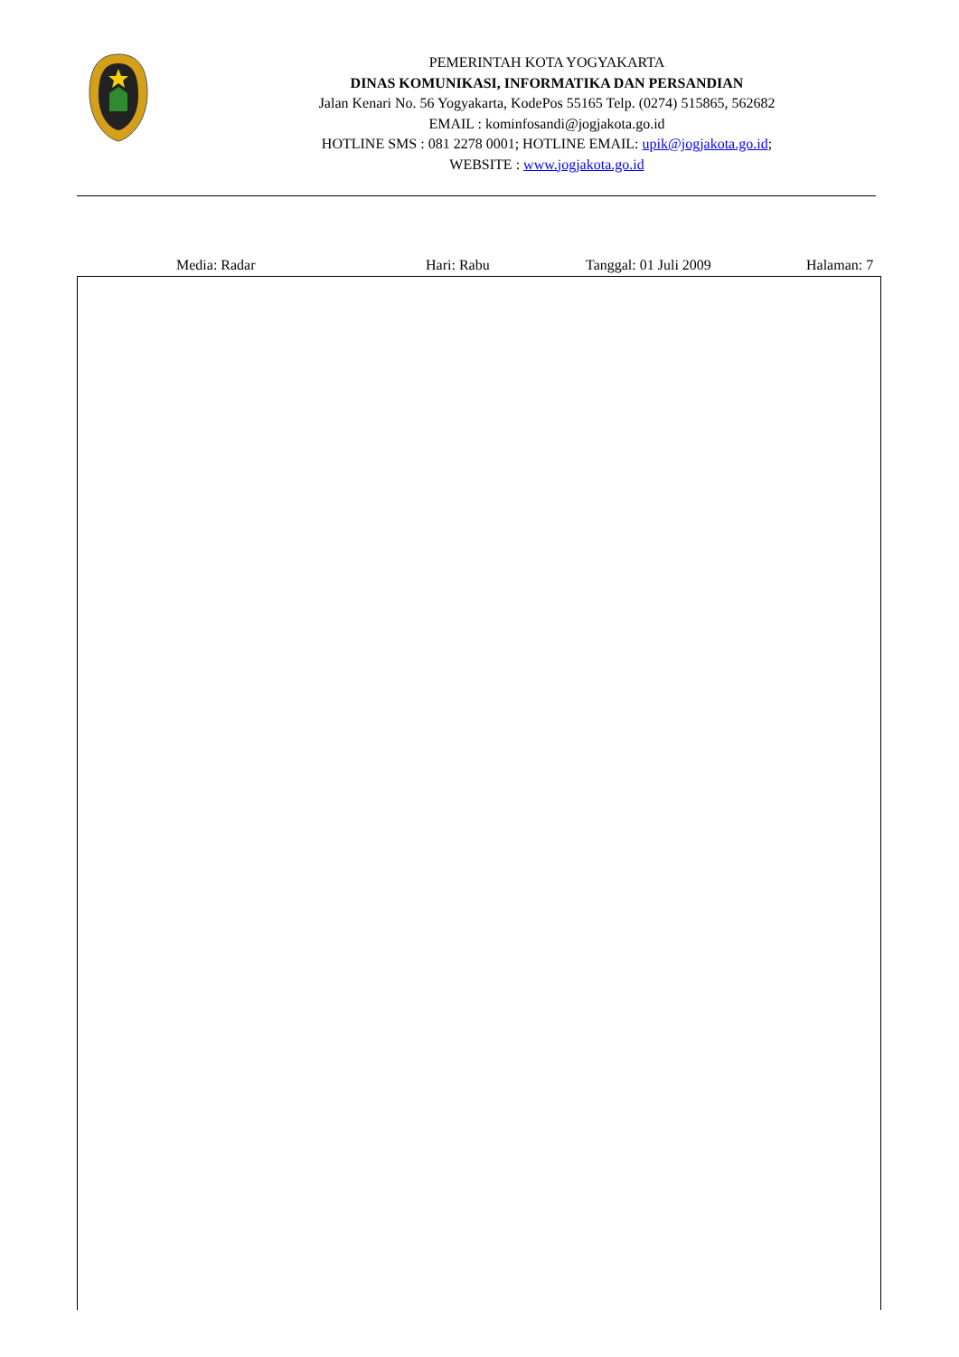PEMERINTAH KOTA YOGYAKARTA
DINAS KOMUNIKASI, INFORMATIKA DAN PERSANDIAN
Jalan Kenari No. 56 Yogyakarta, KodePos 55165 Telp. (0274) 515865, 562682
EMAIL : kominfosandi@jogjakota.go.id
HOTLINE SMS : 081 2278 0001; HOTLINE EMAIL: upik@jogjakota.go.id;
WEBSITE : www.jogjakota.go.id
Media: Radar Hari: Rabu Tanggal: 01 Juli 2009 Halaman: 7